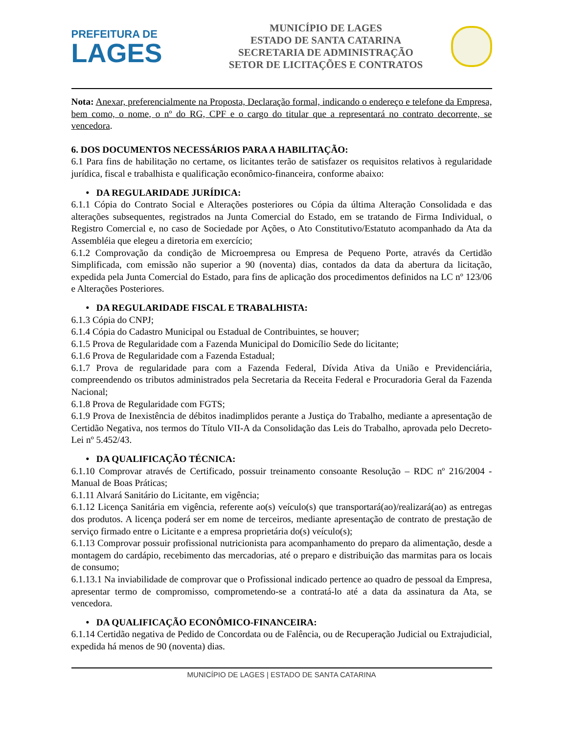PREFEITURA DE
LAGES
MUNICÍPIO DE LAGES
ESTADO DE SANTA CATARINA
SECRETARIA DE ADMINISTRAÇÃO
SETOR DE LICITAÇÕES E CONTRATOS
Nota: Anexar, preferencialmente na Proposta, Declaração formal, indicando o endereço e telefone da Empresa, bem como, o nome, o nº do RG, CPF e o cargo do titular que a representará no contrato decorrente, se vencedora.
6. DOS DOCUMENTOS NECESSÁRIOS PARA A HABILITAÇÃO:
6.1 Para fins de habilitação no certame, os licitantes terão de satisfazer os requisitos relativos à regularidade jurídica, fiscal e trabalhista e qualificação econômico-financeira, conforme abaixo:
• DA REGULARIDADE JURÍDICA:
6.1.1 Cópia do Contrato Social e Alterações posteriores ou Cópia da última Alteração Consolidada e das alterações subsequentes, registrados na Junta Comercial do Estado, em se tratando de Firma Individual, o Registro Comercial e, no caso de Sociedade por Ações, o Ato Constitutivo/Estatuto acompanhado da Ata da Assembléia que elegeu a diretoria em exercício;
6.1.2 Comprovação da condição de Microempresa ou Empresa de Pequeno Porte, através da Certidão Simplificada, com emissão não superior a 90 (noventa) dias, contados da data da abertura da licitação, expedida pela Junta Comercial do Estado, para fins de aplicação dos procedimentos definidos na LC nº 123/06 e Alterações Posteriores.
• DA REGULARIDADE FISCAL E TRABALHISTA:
6.1.3 Cópia do CNPJ;
6.1.4 Cópia do Cadastro Municipal ou Estadual de Contribuintes, se houver;
6.1.5 Prova de Regularidade com a Fazenda Municipal do Domicílio Sede do licitante;
6.1.6 Prova de Regularidade com a Fazenda Estadual;
6.1.7 Prova de regularidade para com a Fazenda Federal, Dívida Ativa da União e Previdenciária, compreendendo os tributos administrados pela Secretaria da Receita Federal e Procuradoria Geral da Fazenda Nacional;
6.1.8 Prova de Regularidade com FGTS;
6.1.9 Prova de Inexistência de débitos inadimplidos perante a Justiça do Trabalho, mediante a apresentação de Certidão Negativa, nos termos do Título VII-A da Consolidação das Leis do Trabalho, aprovada pelo Decreto-Lei nº 5.452/43.
• DA QUALIFICAÇÃO TÉCNICA:
6.1.10 Comprovar através de Certificado, possuir treinamento consoante Resolução – RDC nº 216/2004 - Manual de Boas Práticas;
6.1.11 Alvará Sanitário do Licitante, em vigência;
6.1.12 Licença Sanitária em vigência, referente ao(s) veículo(s) que transportará(ao)/realizará(ao) as entregas dos produtos. A licença poderá ser em nome de terceiros, mediante apresentação de contrato de prestação de serviço firmado entre o Licitante e a empresa proprietária do(s) veículo(s);
6.1.13 Comprovar possuir profissional nutricionista para acompanhamento do preparo da alimentação, desde a montagem do cardápio, recebimento das mercadorias, até o preparo e distribuição das marmitas para os locais de consumo;
6.1.13.1 Na inviabilidade de comprovar que o Profissional indicado pertence ao quadro de pessoal da Empresa, apresentar termo de compromisso, comprometendo-se a contratá-lo até a data da assinatura da Ata, se vencedora.
• DA QUALIFICAÇÃO ECONÔMICO-FINANCEIRA:
6.1.14 Certidão negativa de Pedido de Concordata ou de Falência, ou de Recuperação Judicial ou Extrajudicial, expedida há menos de 90 (noventa) dias.
MUNICÍPIO DE LAGES | ESTADO DE SANTA CATARINA